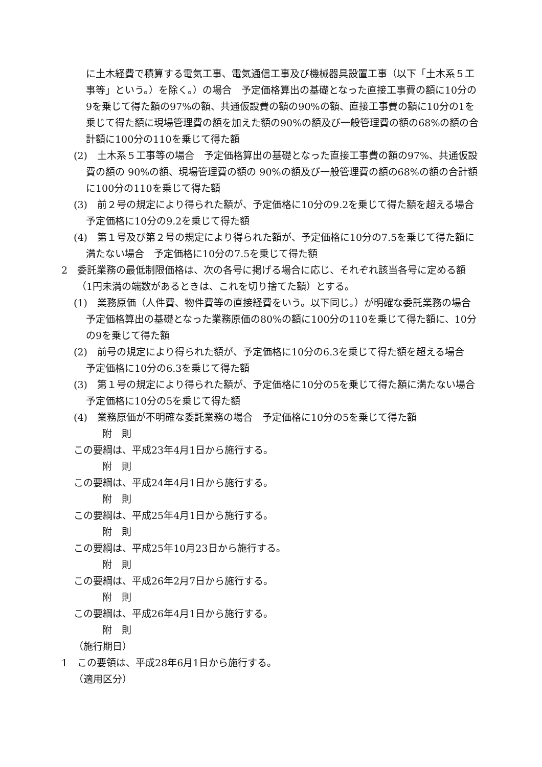に土木経費で積算する電気工事、電気通信工事及び機械器具設置工事（以下「土木系５工事等」という。）を除く。）の場合　予定価格算出の基礎となった直接工事費の額に10分の9を乗じて得た額の97%の額、共通仮設費の額の90%の額、直接工事費の額に10分の1を乗じて得た額に現場管理費の額を加えた額の90%の額及び一般管理費の額の68%の額の合計額に100分の110を乗じて得た額
(2)　土木系５工事等の場合　予定価格算出の基礎となった直接工事費の額の97%、共通仮設費の額の 90%の額、現場管理費の額の 90%の額及び一般管理費の額の68%の額の合計額に100分の110を乗じて得た額
(3)　前２号の規定により得られた額が、予定価格に10分の9.2を乗じて得た額を超える場合　予定価格に10分の9.2を乗じて得た額
(4)　第１号及び第２号の規定により得られた額が、予定価格に10分の7.5を乗じて得た額に満たない場合　予定価格に10分の7.5を乗じて得た額
2　委託業務の最低制限価格は、次の各号に掲げる場合に応じ、それぞれ該当各号に定める額（1円未満の端数があるときは、これを切り捨てた額）とする。
(1)　業務原価（人件費、物件費等の直接経費をいう。以下同じ。）が明確な委託業務の場合　予定価格算出の基礎となった業務原価の80%の額に100分の110を乗じて得た額に、10分の9を乗じて得た額
(2)　前号の規定により得られた額が、予定価格に10分の6.3を乗じて得た額を超える場合　予定価格に10分の6.3を乗じて得た額
(3)　第１号の規定により得られた額が、予定価格に10分の5を乗じて得た額に満たない場合　予定価格に10分の5を乗じて得た額
(4)　業務原価が不明確な委託業務の場合　予定価格に10分の5を乗じて得た額
附　則
この要綱は、平成23年4月1日から施行する。
附　則
この要綱は、平成24年4月1日から施行する。
附　則
この要綱は、平成25年4月1日から施行する。
附　則
この要綱は、平成25年10月23日から施行する。
附　則
この要綱は、平成26年2月7日から施行する。
附　則
この要綱は、平成26年4月1日から施行する。
附　則
（施行期日）
1　この要領は、平成28年6月1日から施行する。
（適用区分）